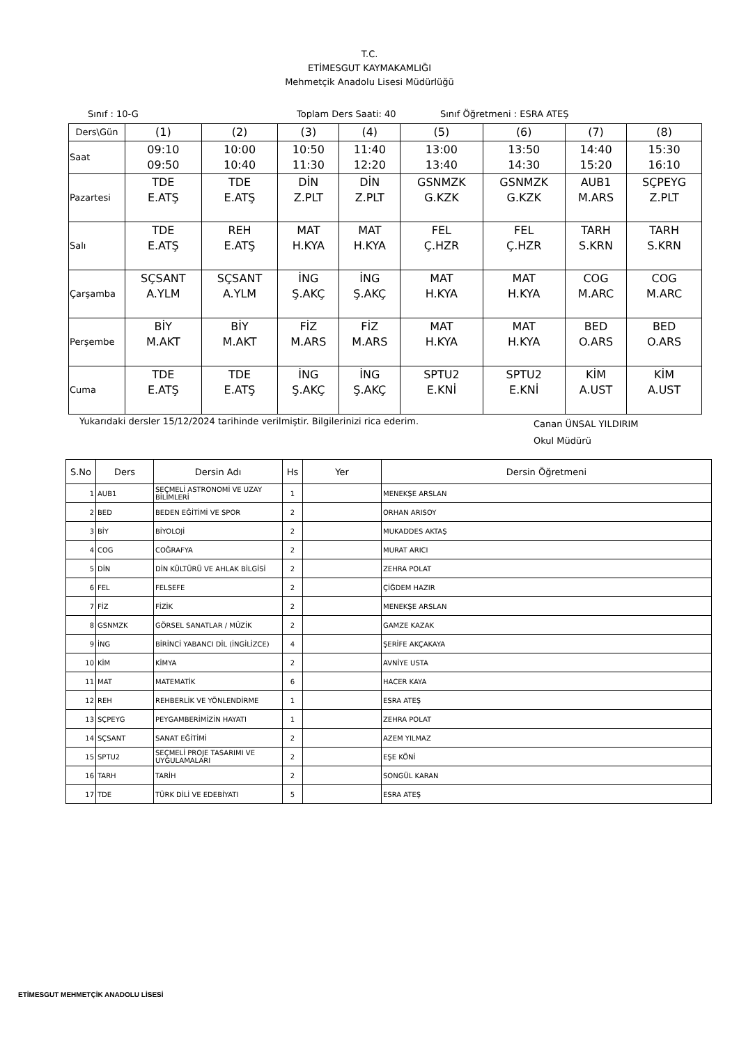T.C.
ETİMESGUT KAYMAKAMLIĞI
Mehmetçik Anadolu Lisesi Müdürlüğü
Sınıf : 10-G Toplam Ders Saati: 40 Sınıf Öğretmeni : ESRA ATEŞ
| Ders\Gün | (1) | (2) | (3) | (4) | (5) | (6) | (7) | (8) |
| Saat | 09:10 09:50 | 10:00 10:40 | 10:50 11:30 | 11:40 12:20 | 13:00 13:40 | 13:50 14:30 | 14:40 15:20 | 15:30 16:10 |
| Pazartesi | TDE E.ATŞ | TDE E.ATŞ | DİN Z.PLT | DİN Z.PLT | GSNMZK G.KZK | GSNMZK G.KZK | AUB1 M.ARS | SÇPEYG Z.PLT |
| Salı | TDE E.ATŞ | REH E.ATŞ | MAT H.KYA | MAT H.KYA | FEL Ç.HZR | FEL Ç.HZR | TARH S.KRN | TARH S.KRN |
| Çarşamba | SÇSANT A.YLM | SÇSANT A.YLM | İNG Ş.AKÇ | İNG Ş.AKÇ | MAT H.KYA | MAT H.KYA | COG M.ARC | COG M.ARC |
| Perşembe | BİY M.AKT | BİY M.AKT | FİZ M.ARS | FİZ M.ARS | MAT H.KYA | MAT H.KYA | BED O.ARS | BED O.ARS |
| Cuma | TDE E.ATŞ | TDE E.ATŞ | İNG Ş.AKÇ | İNG Ş.AKÇ | SPTU2 E.KNİ | SPTU2 E.KNİ | KİM A.UST | KİM A.UST |
Yukarıdaki dersler 15/12/2024 tarihinde verilmiştir. Bilgilerinizi rica ederim. Canan ÜNSAL YILDIRIM
Okul Müdürü
| S.No | Ders | Dersin Adı | Hs | Yer | Dersin Öğretmeni |
| --- | --- | --- | --- | --- | --- |
| 1 | AUB1 | SEÇMELİ ASTRONOMİ VE UZAY BİLİMLERİ | 1 | | MENEKŞE ARSLAN |
| 2 | BED | BEDEN EĞİTİMİ VE SPOR | 2 | | ORHAN ARISOY |
| 3 | BİY | BİYOLOJİ | 2 | | MUKADDES AKTAŞ |
| 4 | COG | COĞRAFYA | 2 | | MURAT ARICI |
| 5 | DİN | DİN KÜLTÜRÜ VE AHLAK BİLGİSİ | 2 | | ZEHRA POLAT |
| 6 | FEL | FELSEFE | 2 | | ÇİĞDEM HAZIR |
| 7 | FİZ | FİZİK | 2 | | MENEKŞE ARSLAN |
| 8 | GSNMZK | GÖRSEL SANATLAR / MÜZİK | 2 | | GAMZE KAZAK |
| 9 | İNG | BİRİNCİ YABANCI DİL (İNGİLİZCE) | 4 | | ŞERİFE AKÇAKAYA |
| 10 | KİM | KİMYA | 2 | | AVNİYE USTA |
| 11 | MAT | MATEMATİK | 6 | | HACER KAYA |
| 12 | REH | REHBERLİK VE YÖNLENDİRME | 1 | | ESRA ATEŞ |
| 13 | SÇPEYG | PEYGAMBERİMİZİN HAYATI | 1 | | ZEHRA POLAT |
| 14 | SÇSANT | SANAT EĞİTİMİ | 2 | | AZEM YILMAZ |
| 15 | SPTU2 | SEÇMELİ PROJE TASARIMI VE UYGULAMALARI | 2 | | EŞE KÖNİ |
| 16 | TARH | TARİH | 2 | | SONGÜL KARAN |
| 17 | TDE | TÜRK DİLİ VE EDEBİYATI | 5 | | ESRA ATEŞ |
ETİMESGUT MEHMETÇİK ANADOLU LİSESİ